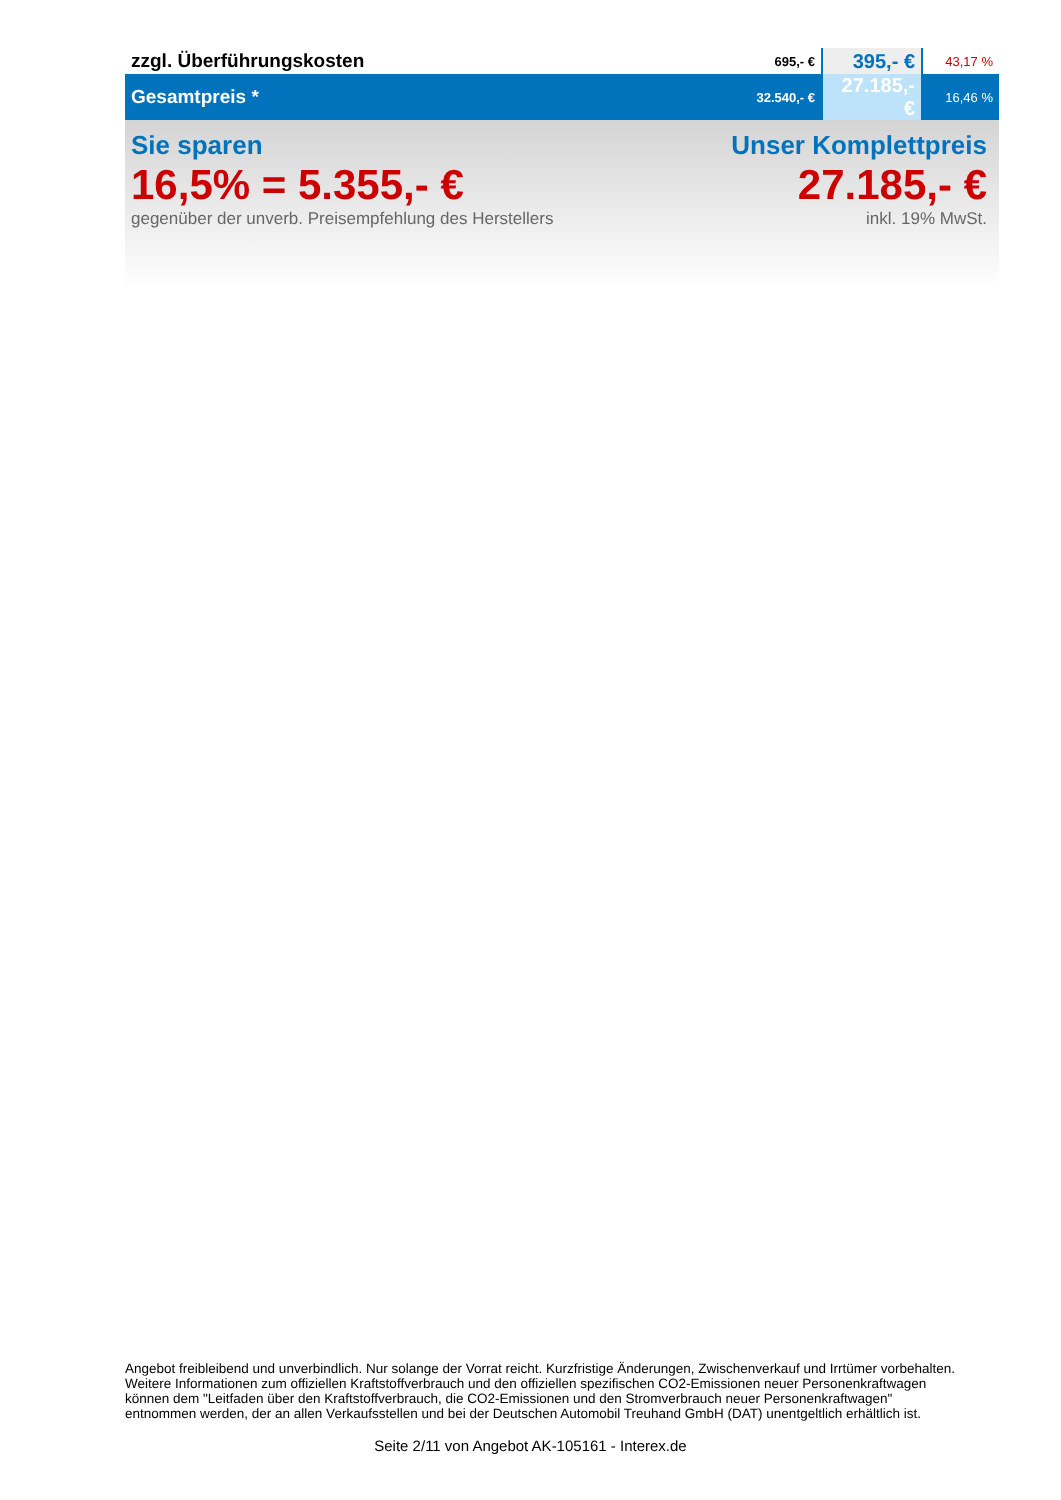| zzgl. Überführungskosten | 695,- € | 395,- € | 43,17 % |
| Gesamtpreis * | 32.540,- € | 27.185,- € | 16,46 % |
Sie sparen
16,5% = 5.355,- €
gegenüber der unverb. Preisempfehlung des Herstellers
Unser Komplettpreis
27.185,- €
inkl. 19% MwSt.
Angebot freibleibend und unverbindlich. Nur solange der Vorrat reicht. Kurzfristige Änderungen, Zwischenverkauf und Irrtümer vorbehalten.
Weitere Informationen zum offiziellen Kraftstoffverbrauch und den offiziellen spezifischen CO2-Emissionen neuer Personenkraftwagen
können dem "Leitfaden über den Kraftstoffverbrauch, die CO2-Emissionen und den Stromverbrauch neuer Personenkraftwagen"
entnommen werden, der an allen Verkaufsstellen und bei der Deutschen Automobil Treuhand GmbH (DAT) unentgeltlich erhältlich ist.
Seite 2/11 von Angebot AK-105161 - Interex.de